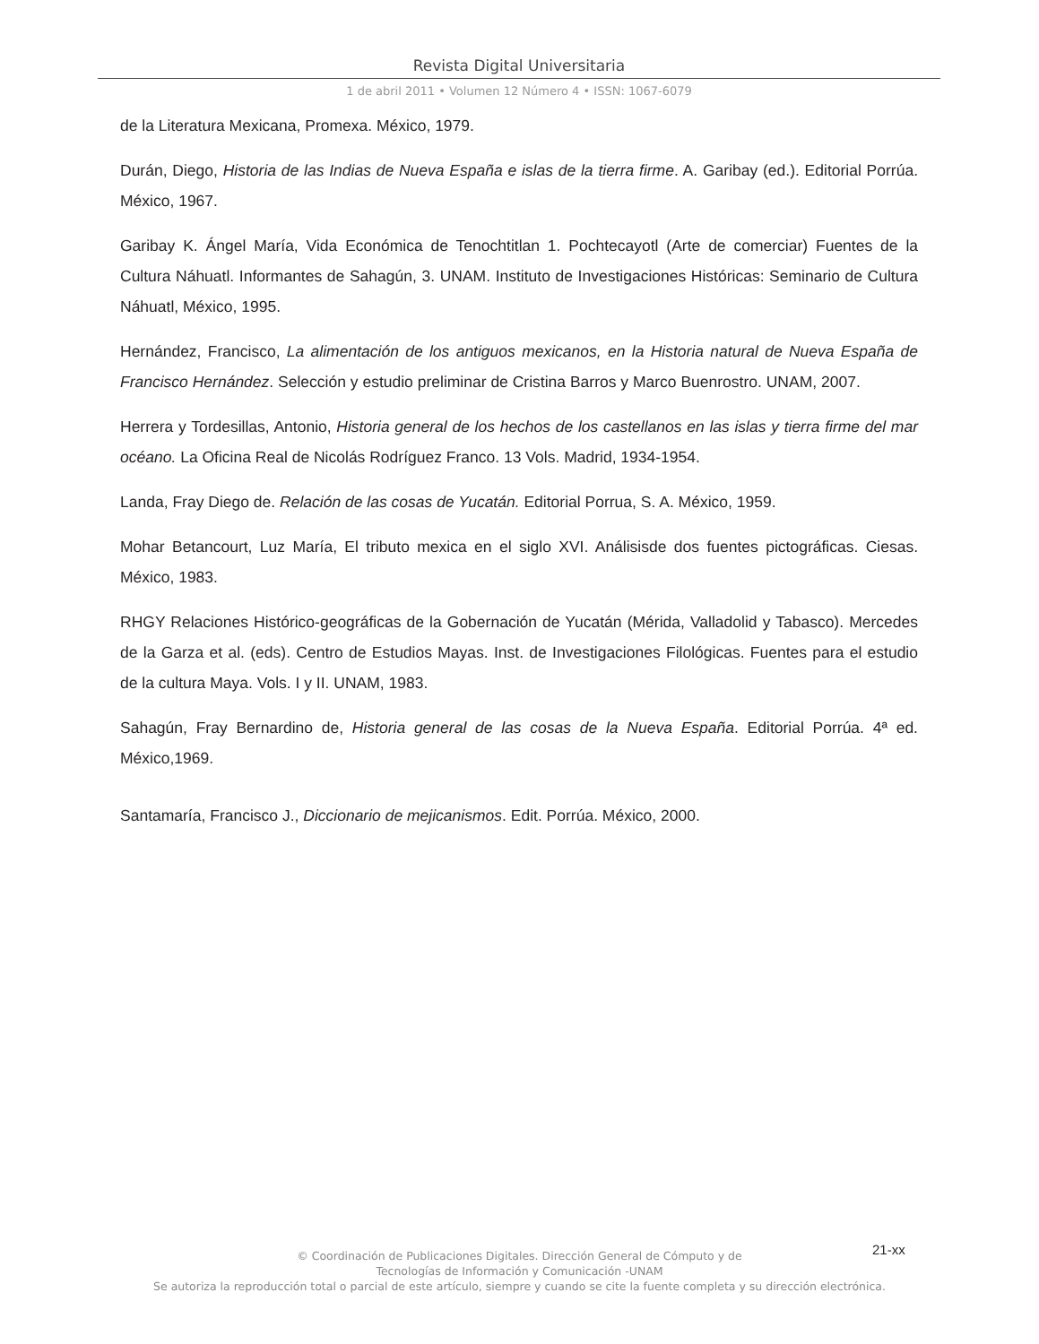Revista Digital Universitaria
1 de abril 2011 • Volumen 12 Número 4 • ISSN: 1067-6079
de la Literatura Mexicana, Promexa. México, 1979.
Durán, Diego, Historia de las Indias de Nueva España e islas de la tierra firme. A. Garibay (ed.). Editorial Porrúa. México, 1967.
Garibay K. Ángel María, Vida Económica de Tenochtitlan 1. Pochtecayotl (Arte de comerciar) Fuentes de la Cultura Náhuatl. Informantes de Sahagún, 3. UNAM. Instituto de Investigaciones Históricas: Seminario de Cultura Náhuatl, México, 1995.
Hernández, Francisco, La alimentación de los antiguos mexicanos, en la Historia natural de Nueva España de Francisco Hernández. Selección y estudio preliminar de Cristina Barros y Marco Buenrostro. UNAM, 2007.
Herrera y Tordesillas, Antonio, Historia general de los hechos de los castellanos en las islas y tierra firme del mar océano. La Oficina Real de Nicolás Rodríguez Franco. 13 Vols. Madrid, 1934-1954.
Landa, Fray Diego de. Relación de las cosas de Yucatán. Editorial Porrua, S. A. México, 1959.
Mohar Betancourt, Luz María, El tributo mexica en el siglo XVI. Análisisde dos fuentes pictográficas. Ciesas. México, 1983.
RHGY Relaciones Histórico-geográficas de la Gobernación de Yucatán (Mérida, Valladolid y Tabasco). Mercedes de la Garza et al. (eds). Centro de Estudios Mayas. Inst. de Investigaciones Filológicas. Fuentes para el estudio de la cultura Maya. Vols. I y II. UNAM, 1983.
Sahagún, Fray Bernardino de, Historia general de las cosas de la Nueva España. Editorial Porrúa. 4ª ed. México,1969.
Santamaría, Francisco J., Diccionario de mejicanismos. Edit. Porrúa. México, 2000.
21-xx
© Coordinación de Publicaciones Digitales. Dirección General de Cómputo y de
Tecnologías de Información y Comunicación -UNAM
Se autoriza la reproducción total o parcial de este artículo, siempre y cuando se cite la fuente completa y su dirección electrónica.